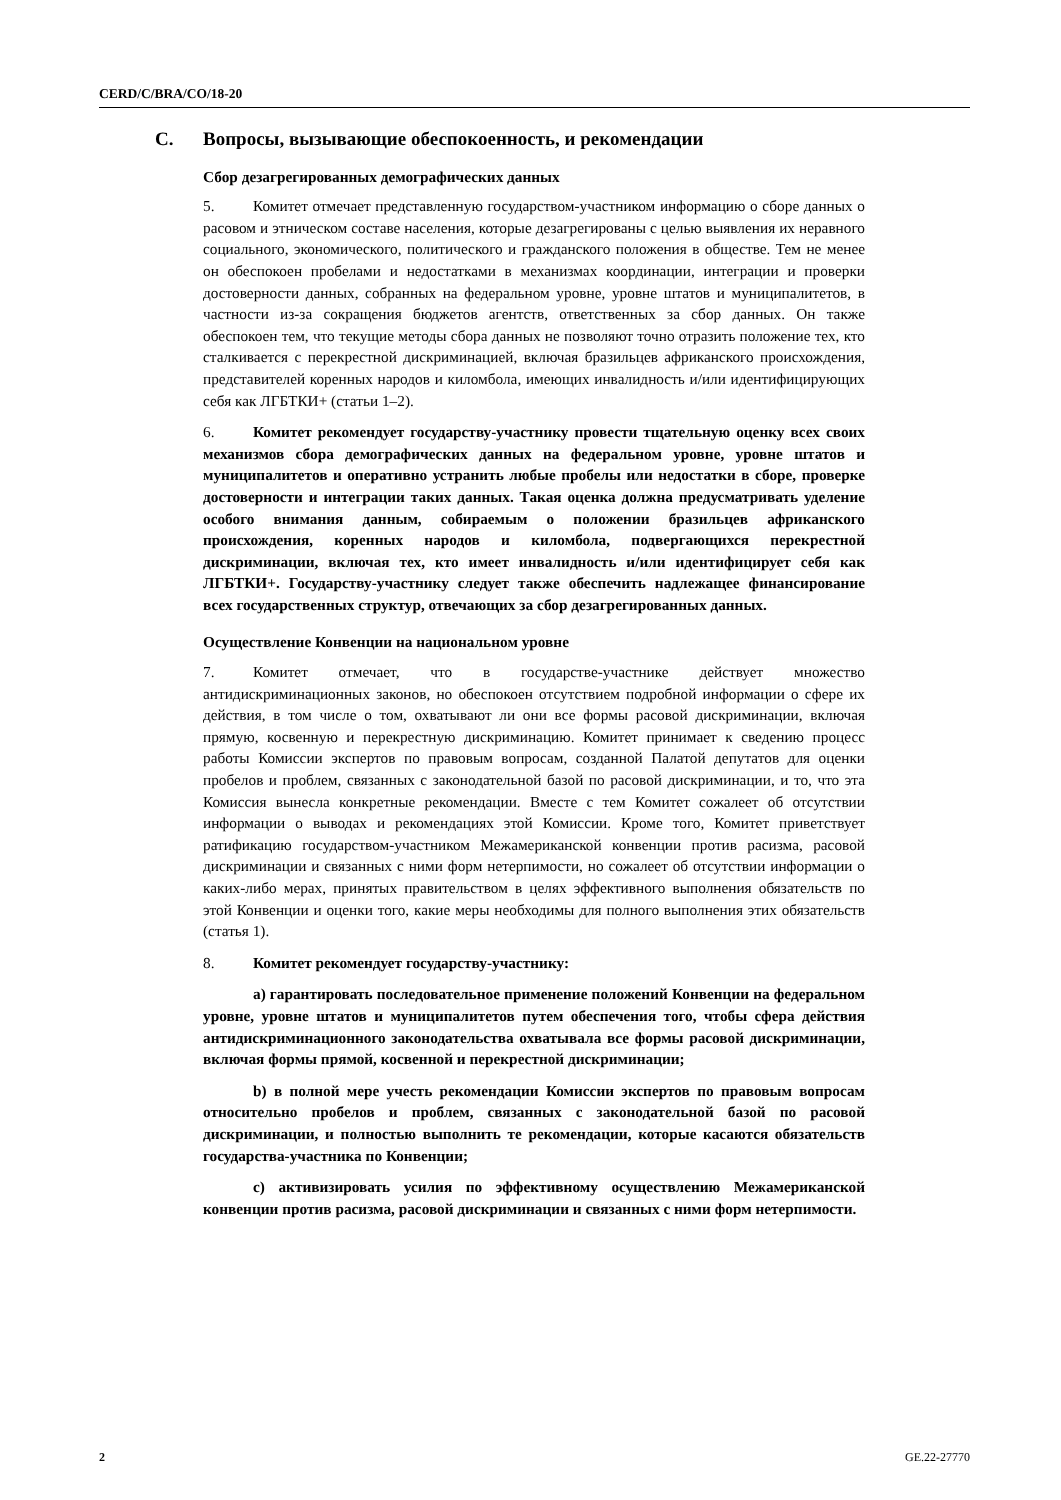CERD/C/BRA/CO/18-20
C. Вопросы, вызывающие обеспокоенность, и рекомендации
Сбор дезагрегированных демографических данных
5. Комитет отмечает представленную государством-участником информацию о сборе данных о расовом и этническом составе населения, которые дезагрегированы с целью выявления их неравного социального, экономического, политического и гражданского положения в обществе. Тем не менее он обеспокоен пробелами и недостатками в механизмах координации, интеграции и проверки достоверности данных, собранных на федеральном уровне, уровне штатов и муниципалитетов, в частности из-за сокращения бюджетов агентств, ответственных за сбор данных. Он также обеспокоен тем, что текущие методы сбора данных не позволяют точно отразить положение тех, кто сталкивается с перекрестной дискриминацией, включая бразильцев африканского происхождения, представителей коренных народов и киломбола, имеющих инвалидность и/или идентифицирующих себя как ЛГБТКИ+ (статьи 1–2).
6. Комитет рекомендует государству-участнику провести тщательную оценку всех своих механизмов сбора демографических данных на федеральном уровне, уровне штатов и муниципалитетов и оперативно устранить любые пробелы или недостатки в сборе, проверке достоверности и интеграции таких данных. Такая оценка должна предусматривать уделение особого внимания данным, собираемым о положении бразильцев африканского происхождения, коренных народов и киломбола, подвергающихся перекрестной дискриминации, включая тех, кто имеет инвалидность и/или идентифицирует себя как ЛГБТКИ+. Государству-участнику следует также обеспечить надлежащее финансирование всех государственных структур, отвечающих за сбор дезагрегированных данных.
Осуществление Конвенции на национальном уровне
7. Комитет отмечает, что в государстве-участнике действует множество антидискриминационных законов, но обеспокоен отсутствием подробной информации о сфере их действия, в том числе о том, охватывают ли они все формы расовой дискриминации, включая прямую, косвенную и перекрестную дискриминацию. Комитет принимает к сведению процесс работы Комиссии экспертов по правовым вопросам, созданной Палатой депутатов для оценки пробелов и проблем, связанных с законодательной базой по расовой дискриминации, и то, что эта Комиссия вынесла конкретные рекомендации. Вместе с тем Комитет сожалеет об отсутствии информации о выводах и рекомендациях этой Комиссии. Кроме того, Комитет приветствует ратификацию государством-участником Межамериканской конвенции против расизма, расовой дискриминации и связанных с ними форм нетерпимости, но сожалеет об отсутствии информации о каких-либо мерах, принятых правительством в целях эффективного выполнения обязательств по этой Конвенции и оценки того, какие меры необходимы для полного выполнения этих обязательств (статья 1).
8. Комитет рекомендует государству-участнику:
a) гарантировать последовательное применение положений Конвенции на федеральном уровне, уровне штатов и муниципалитетов путем обеспечения того, чтобы сфера действия антидискриминационного законодательства охватывала все формы расовой дискриминации, включая формы прямой, косвенной и перекрестной дискриминации;
b) в полной мере учесть рекомендации Комиссии экспертов по правовым вопросам относительно пробелов и проблем, связанных с законодательной базой по расовой дискриминации, и полностью выполнить те рекомендации, которые касаются обязательств государства-участника по Конвенции;
c) активизировать усилия по эффективному осуществлению Межамериканской конвенции против расизма, расовой дискриминации и связанных с ними форм нетерпимости.
2 GE.22-27770